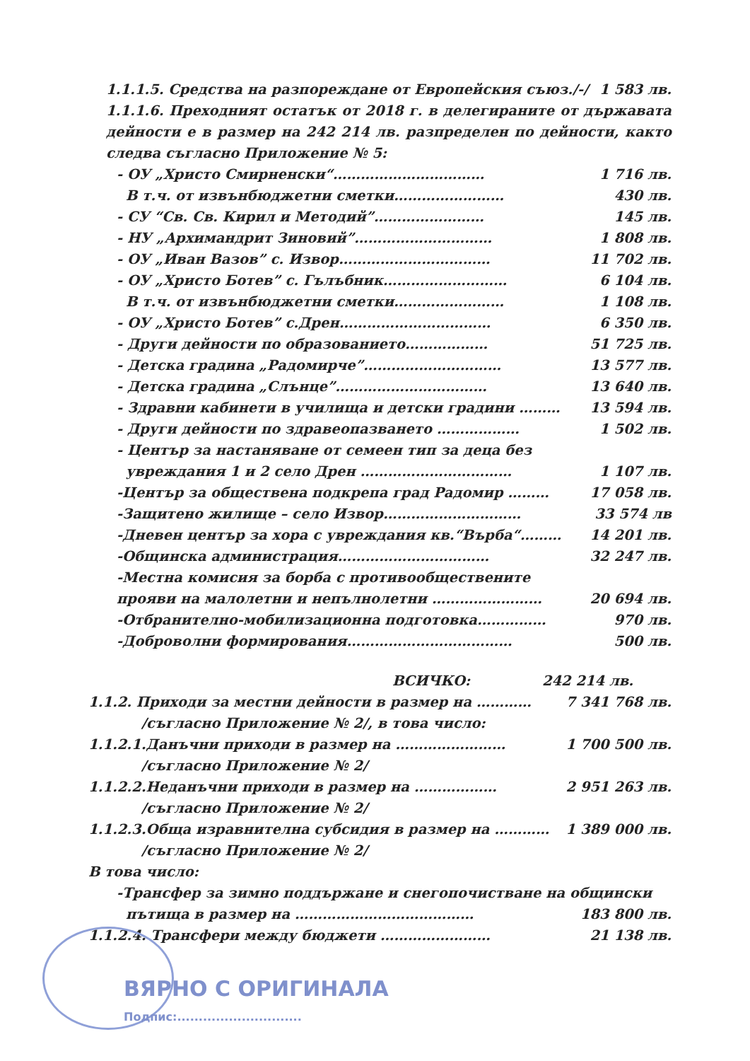1.1.1.5. Средства на разпореждане от Европейския съюз./-/ 1 583 лв.
1.1.1.6. Преходният остатък от 2018 г. в делегираните от държавата дейности е в размер на 242 214 лв. разпределен по дейности, както следва съгласно Приложение № 5:
- ОУ „Христо Смирненски“…………………………… 1 716 лв.
В т.ч. от извънбюджетни сметки…………………… 430 лв.
- СУ “Св. Св. Кирил и Методий”…………………… 145 лв.
- НУ „Архимандрит Зиновий”………………………… 1 808 лв.
- ОУ „Иван Вазов” с. Извор…………………………… 11 702 лв.
- ОУ „Христо Ботев” с. Гълъбник……………………… 6 104 лв.
В т.ч. от извънбюджетни сметки…………………… 1 108 лв.
- ОУ „Христо Ботев” с.Дрен…………………………… 6 350 лв.
- Други дейности по образованието……………… 51 725 лв.
- Детска градина „Радомирче”………………………… 13 577 лв.
- Детска градина „Слънце”…………………………… 13 640 лв.
- Здравни кабинети в училища и детски градини ……… 13 594 лв.
- Други дейности по здравеопазването ……………… 1 502 лв.
- Център за настаняване от семеен тип за деца без
увреждания 1 и 2 село Дрен …………………………… 1 107 лв.
-Център за обществена подкрепа град Радомир ……… 17 058 лв.
-Защитено жилище – село Извор………………………… 33 574 лв
-Дневен център за хора с увреждания кв.“Върба“……… 14 201 лв.
-Общинска администрация…………………………… 32 247 лв.
-Местна комисия за борба с противообществените
прояви на малолетни и непълнолетни …………………… 20 694 лв.
-Отбранително-мобилизационна подготовка…………… 970 лв.
-Доброволни формирования……………………………… 500 лв.
ВСИЧКО: 242 214 лв.
1.1.2. Приходи за местни дейности в размер на ………… 7 341 768 лв.
/съгласно Приложение № 2/, в това число:
1.1.2.1.Данъчни приходи в размер на …………………… 1 700 500 лв.
/съгласно Приложение № 2/
1.1.2.2.Неданъчни приходи в размер на ……………… 2 951 263 лв.
/съгласно Приложение № 2/
1.1.2.3.Обща изравнителна субсидия в размер на ………… 1 389 000 лв.
/съгласно Приложение № 2/
В това число:
-Трансфер за зимно поддържане и снегопочистване на общински
пътища в размер на ………………………………… 183 800 лв.
1.1.2.4. Трансфери между бюджети …………………… 21 138 лв.
ВЯРНО С ОРИГИНАЛА
Подпис:.............................